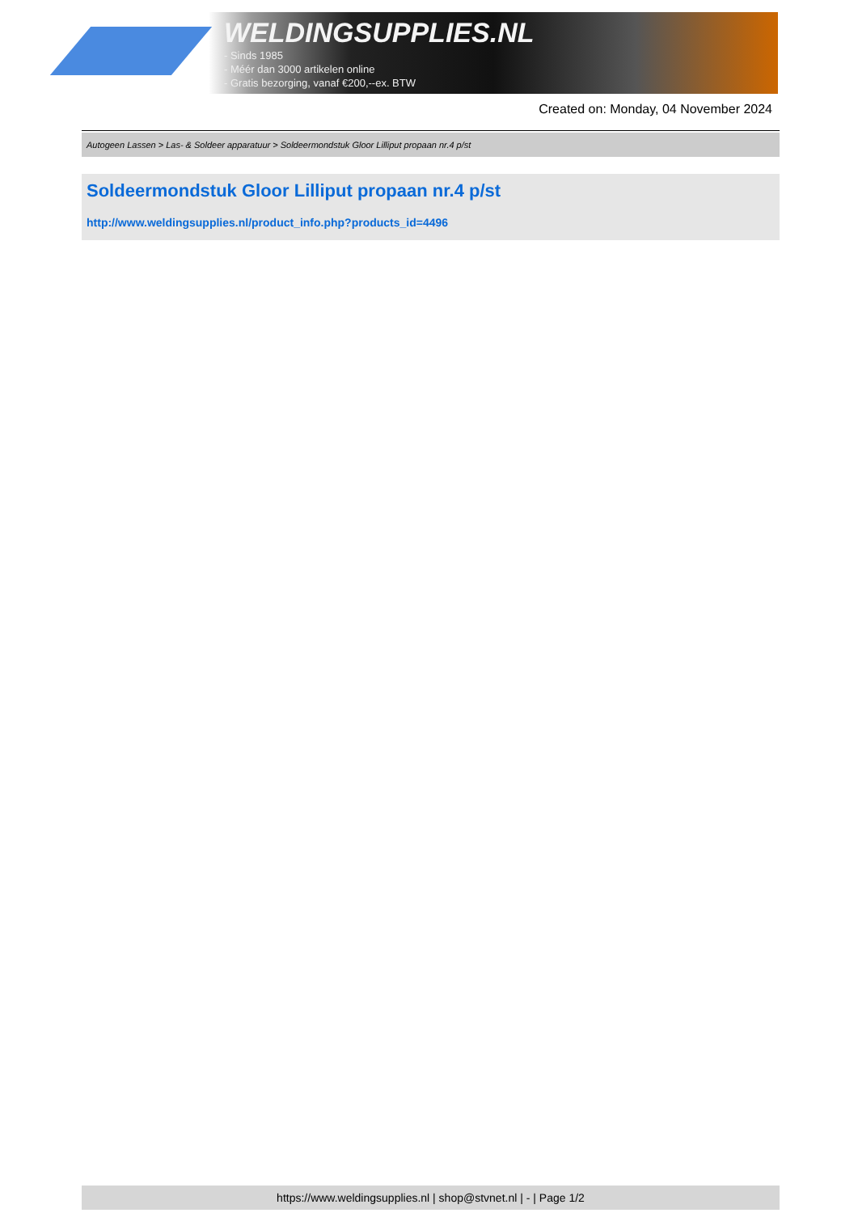WELDINGSUPPLIES.NL
- Sinds 1985
- Méér dan 3000 artikelen online
- Gratis bezorging, vanaf €200,--ex. BTW
Created on: Monday, 04 November 2024
Autogeen Lassen > Las- & Soldeer apparatuur > Soldeermondstuk Gloor Lilliput propaan nr.4 p/st
Soldeermondstuk Gloor Lilliput propaan nr.4 p/st
http://www.weldingsupplies.nl/product_info.php?products_id=4496
https://www.weldingsupplies.nl | shop@stvnet.nl | - | Page 1/2